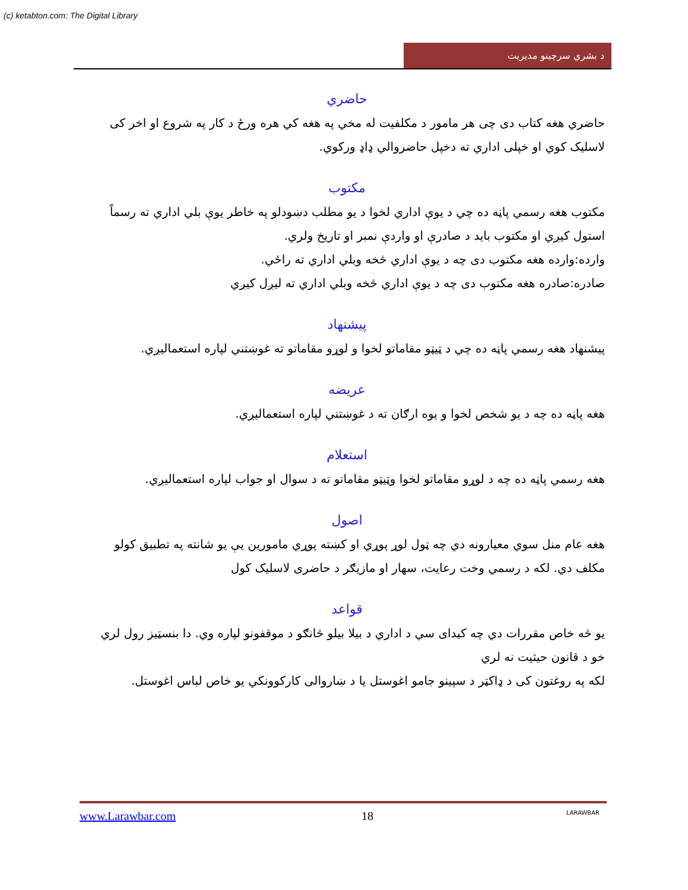(c) ketabton.com: The Digital Library
د بشري سرچينو مديريت
حاضري
حاضري هغه کتاب دی چی هر مامور د مکلفیت له مخي په هغه کي هره ورځ د کار په شروع او اخر کی لاسليک کوي او خپلی اداري ته دخپل حاضروالي ډاډ ورکوي.
مکتوب
مکتوب هغه رسمي پاڼه ده چي د يوې اداري لخوا د يو مطلب دښودلو په خاطر يوې بلي اداري ته رسماً استول کيږي او مکتوب بايد د صادرې او واردې نمبر او تاريخ ولري.
وارده:وارده هغه مکتوب دی چه د يوې اداري څخه وبلي اداري ته راځي.
صادره:صادره هغه مکتوب دی چه د يوې اداري څخه وبلي اداري ته ليږل کيږي
پيشنهاد
پيشنهاد هغه رسمي پاڼه ده چي د ټيټو مقاماتو لخوا و لوړو مقاماتو ته غوښتني لپاره استعماليږي.
عريضه
هغه پاڼه ده چه د يو شخص لخوا و يوه ارګان ته د غوښتني لپاره استعماليږي.
استعلام
هغه رسمي پاڼه ده چه د لوړو مقاماتو لخوا وټيټو مقاماتو ته د سوال او جواب لپاره استعماليږي.
اصول
هغه عام منل سوي معيارونه دي چه ټول لوړ پوړي او کښته پوړي مامورين يې يو شانته په تطبيق کولو مکلف دي. لکه د رسمي وخت رعايت، سهار او مازيګر د حاضری لاسليک کول
قواعد
يو څه خاص مقررات دي چه کيدای سي د اداري د بيلا بيلو څانګو د موقفونو لپاره وي. دا بنسټيز رول لري خو د قانون حيثيت نه لري
لکه په روغتون کی د ډاکټر د سپينو جامو اغوستل يا د ښاروالی کارکوونکي يو خاص لباس اغوستل.
www.Larawbar.com 18 LARAWBAR